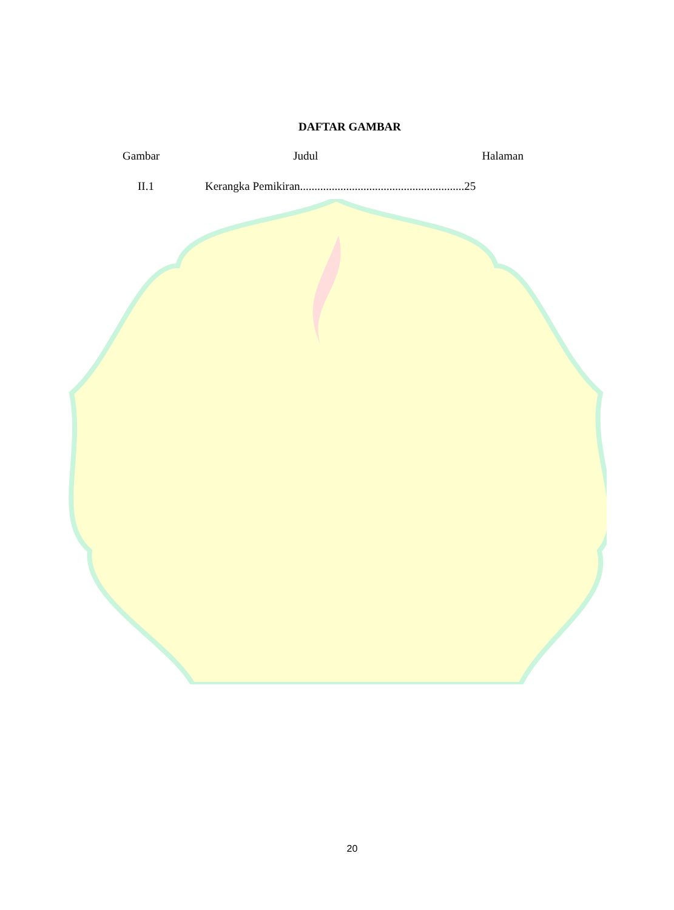DAFTAR GAMBAR
Gambar Judul Halaman
II.1 Kerangka Pemikiran.........................................................25
20